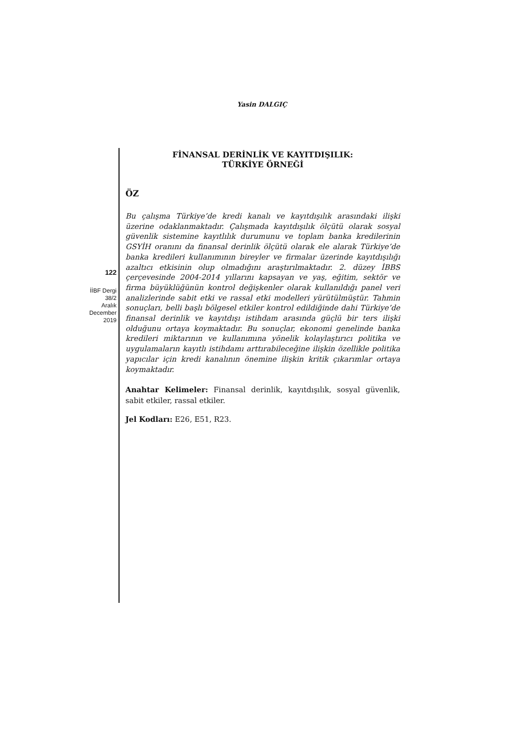Yasin DALGIÇ
122
İİBF Dergi
38/2
Aralık
December
2019
FİNANSAL DERİNLİK VE KAYITDIŞILIK:
TÜRKİYE ÖRNEĞİ
ÖZ
Bu çalışma Türkiye’de kredi kanalı ve kayıtdışılık arasındaki ilişki üzerine odaklanmaktadır. Çalışmada kayıtdışılık ölçütü olarak sosyal güvenlik sistemine kayıtlılık durumunu ve toplam banka kredilerinin GSYİH oranını da finansal derinlik ölçütü olarak ele alarak Türkiye’de banka kredileri kullanımının bireyler ve firmalar üzerinde kayıtdışılığı azaltıcı etkisinin olup olmadığını araştırılmaktadır. 2. düzey İBBS çerçevesinde 2004-2014 yıllarını kapsayan ve yaş, eğitim, sektör ve firma büyüklüğünün kontrol değişkenler olarak kullanıldığı panel veri analizlerinde sabit etki ve rassal etki modelleri yürütülmüştür. Tahmin sonuçları, belli başlı bölgesel etkiler kontrol edildiğinde dahi Türkiye’de finansal derinlik ve kayıtdışı istihdam arasında güçlü bir ters ilişki olduğunu ortaya koymaktadır. Bu sonuçlar, ekonomi genelinde banka kredileri miktarının ve kullanımına yönelik kolaylaştırıcı politika ve uygulamaların kayıtlı istihdamı arttırabileceğine ilişkin özellikle politika yapıcılar için kredi kanalının önemine ilişkin kritik çıkarımlar ortaya koymaktadır.
Anahtar Kelimeler: Finansal derinlik, kayıtdışılık, sosyal güvenlik, sabit etkiler, rassal etkiler.
Jel Kodları: E26, E51, R23.